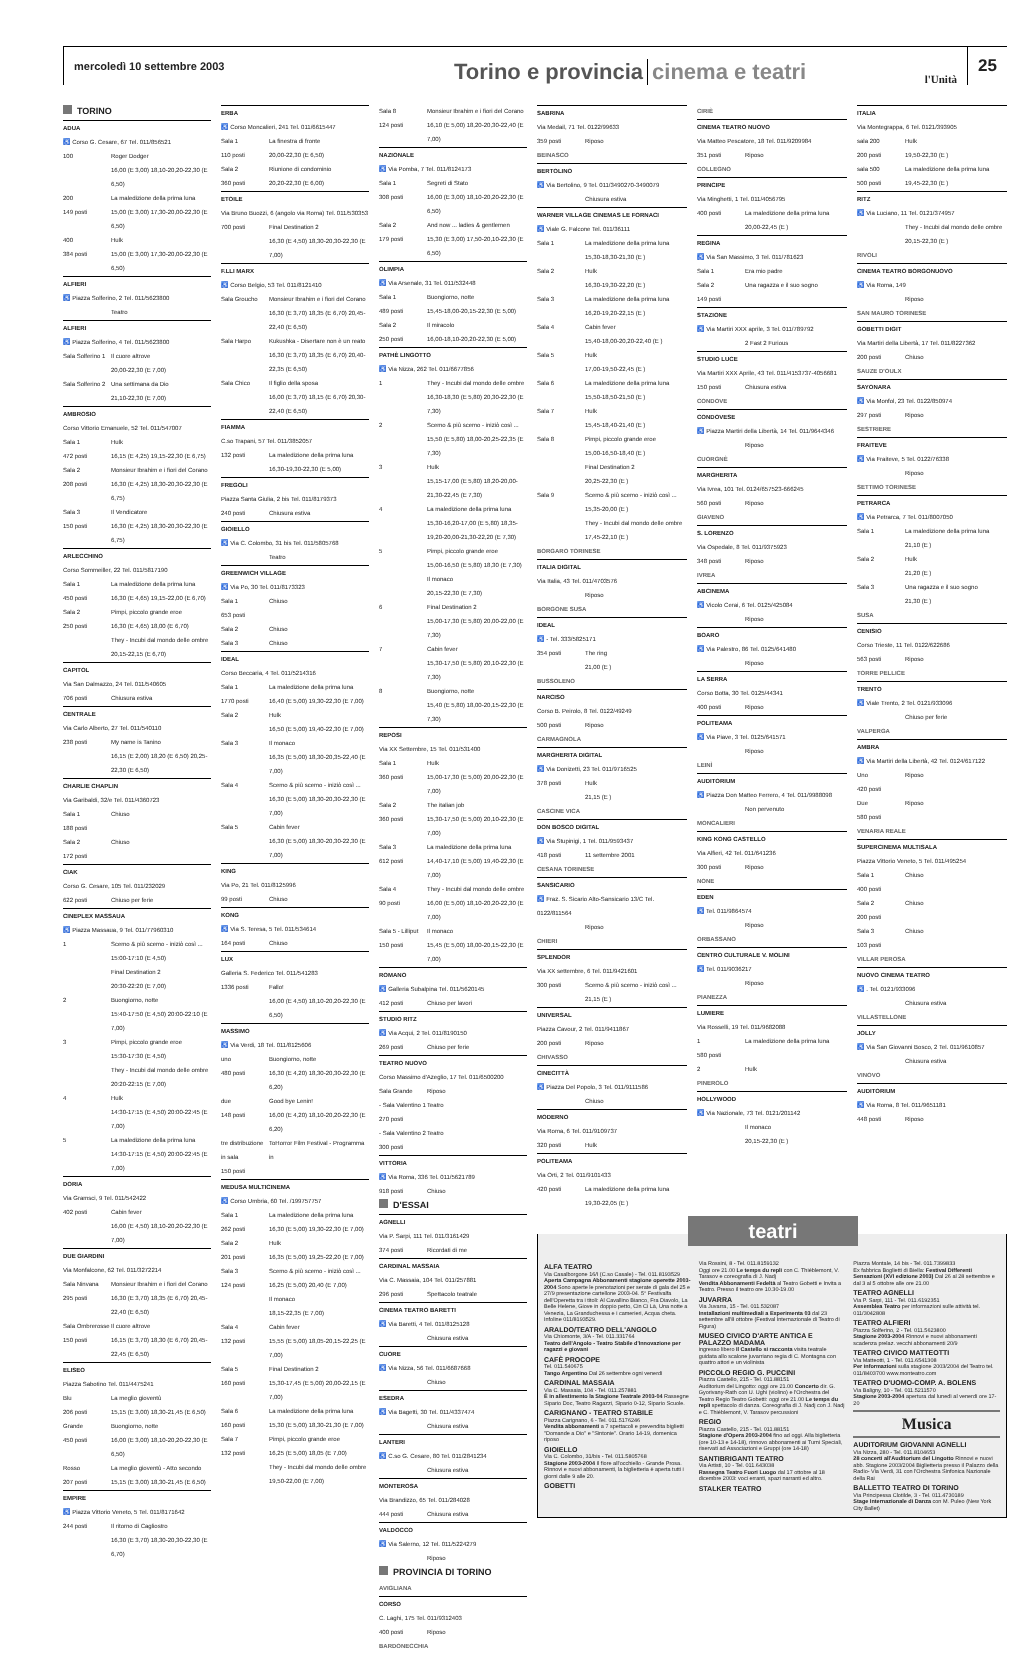mercoledì 10 settembre 2003
Torino e provincia
cinema e teatri
l'Unità
25
TORINO
ADUA
♿ Corso G. Cesare, 67 Tel. 011/856521
100 Roger Dodger
16,00 (E 3,00) 18,10-20,20-22,30 (E 6,50)
200 La maledizione della prima luna
149 posti 15,00 (E 3,00) 17,30-20,00-22,30 (E 6,50)
400 Hulk
384 posti 15,00 (E 3,00) 17,30-20,00-22,30 (E 6,50)
ALFIERI
♿ Piazza Solferino, 2 Tel. 011/5623800
Teatro
ALFIERI
♿ Piazza Solferino, 4 Tel. 011/5623800
Sala Solferino 1 Il cuore altrove
20,00-22,30 (E 7,00)
Sala Solferino 2 Una settimana da Dio
21,10-22,30 (E 7,00)
AMBROSIO
Corso Vittorio Emanuele, 52 Tel. 011/547007
Sala 1 Hulk
472 posti 16,15 (E 4,25) 19,15-22,30 (E 6,75)
Sala 2 Monsieur Ibrahim e i fiori del Corano
208 posti 16,30 (E 4,25) 18,30-20,30-22,30 (E 6,75)
Sala 3 Il Vendicatore
150 posti 16,30 (E 4,25) 18,30-20,30-22,30 (E 6,75)
ARLECCHINO
Corso Sommeiller, 22 Tel. 011/5817190
Sala 1 La maledizione della prima luna
450 posti 16,30 (E 4,65) 19,15-22,00 (E 6,70)
Sala 2 Pimpi, piccolo grande eroe
250 posti 16,30 (E 4,65) 18,00 (E 6,70)
They - Incubi dal mondo delle ombre
20,15-22,15 (E 6,70)
CAPITOL
Via San Dalmazzo, 24 Tel. 011/540605
706 posti Chiusura estiva
CENTRALE
Via Carlo Alberto, 27 Tel. 011/540110
238 posti My name is Tanino
16,15 (E 2,00) 18,20 (E 6,50) 20,25-22,30 (E 6,50)
CHARLIE CHAPLIN
Via Garibaldi, 32/e Tel. 011/4360723
Sala 1 Chiuso
188 posti
Sala 2 Chiuso
172 posti
CIAK
Corso G. Cesare, 105 Tel. 011/232029
622 posti Chiuso per ferie
CINEPLEX MASSAUA
♿ Piazza Massaua, 9 Tel. 011/77960310
1 Scemo & più scemo - iniziò così ...
15:00-17:10 (E 4,50)
Final Destination 2
20:30-22:20 (E 7,00)
2 Buongiorno, notte
15:40-17:50 (E 4,50) 20:00-22:10 (E 7,00)
3 Pimpi, piccolo grande eroe
15:30-17:30 (E 4,50)
They - Incubi dal mondo delle ombre
20:20-22:15 (E 7,00)
4 Hulk
14:30-17:15 (E 4,50) 20:00-22:45 (E 7,00)
5 La maledizione della prima luna
14:30-17:15 (E 4,50) 20:00-22:45 (E 7,00)
DORIA
Via Gramsci, 9 Tel. 011/542422
402 posti Cabin fever
16,00 (E 4,50) 18,10-20,20-22,30 (E 7,00)
DUE GIARDINI
Via Monfalcone, 62 Tel. 011/3272214
Sala Ninvana Monsieur Ibrahim e i fiori del Corano
295 posti 16,30 (E 3,70) 18,35 (E 6,70) 20,45-22,40 (E 6,50)
Sala Ombrerosse Il cuore altrove
150 posti 16,15 (E 3,70) 18,30 (E 6,70) 20,45-22,45 (E 6,50)
ELISEO
Piazza Sabotino Tel. 011/4475241
Blu La meglio gioventù
206 posti 15,15 (E 3,00) 18,30-21,45 (E 6,50)
Grande Buongiorno, notte
450 posti 16,00 (E 3,00) 18,10-20,20-22,30 (E 6,50)
Rosso La meglio gioventù - Atto secondo
207 posti 15,15 (E 3,00) 18,30-21,45 (E 6,50)
EMPIRE
♿ Piazza Vittorio Veneto, 5 Tel. 011/8171642
244 posti Il ritorno di Cagliostro
16,30 (E 3,70) 18,30-20,30-22,30 (E 6,70)
ERBA
♿ Corso Moncalieri, 241 Tel. 011/6615447
Sala 1 La finestra di fronte
110 posti 20,00-22,30 (E 6,50)
Sala 2 Riunione di condominio
360 posti 20,20-22,30 (E 6,00)
ETOILE
Via Bruno Buozzi, 6 (angolo via Roma) Tel. 011/530353
700 posti Final Destination 2
16,30 (E 4,50) 18,30-20,30-22,30 (E 7,00)
F.LLI MARX
♿ Corso Belgio, 53 Tel. 011/8121410
Sala Groucho Monsieur Ibrahim e i fiori del Corano
16,30 (E 3,70) 18,35 (E 6,70) 20,45-22,40 (E 6,50)
Sala Harpo Kukushka - Disertare non è un reato
16,30 (E 3,70) 18,35 (E 6,70) 20,40-22,35 (E 6,50)
Sala Chico Il figlio della sposa
16,00 (E 3,70) 18,15 (E 6,70) 20,30-22,40 (E 6,50)
FIAMMA
C.so Trapani, 57 Tel. 011/3852057
132 posti La maledizione della prima luna
16,30-19,30-22,30 (E 5,00)
FREGOLI
Piazza Santa Giulia, 2 bis Tel. 011/8179373
240 posti Chiusura estiva
GIOIELLO
♿ Via C. Colombo, 31 bis Tel. 011/5805768
Teatro
GREENWICH VILLAGE
♿ Via Po, 30 Tel. 011/8173323
Sala 1 Chiuso
653 posti
Sala 2 Chiuso
Sala 3 Chiuso
IDEAL
Corso Beccaria, 4 Tel. 011/5214316
Sala 1 La maledizione della prima luna
1770 posti 16,40 (E 5,00) 19,30-22,30 (E 7,00)
Sala 2 Hulk
16,50 (E 5,00) 19,40-22,30 (E 7,00)
Sala 3 Il monaco
16,35 (E 5,00) 18,30-20,35-22,40 (E 7,00)
Sala 4 Scemo & più scemo - iniziò così ...
16,30 (E 5,00) 18,30-20,30-22,30 (E 7,00)
Sala 5 Cabin fever
16,30 (E 5,00) 18,30-20,30-22,30 (E 7,00)
KING
Via Po, 21 Tel. 011/8125996
99 posti Chiuso
KONG
♿ Via S. Teresa, 5 Tel. 011/534614
164 posti Chiuso
LUX
Galleria S. Federico Tel. 011/541283
1336 posti Fallo!
16,00 (E 4,50) 18,10-20,20-22,30 (E 6,50)
MASSIMO
♿ Via Verdi, 18 Tel. 011/8125606
uno Buongiorno, notte
480 posti 16,30 (E 4,20) 18,30-20,30-22,30 (E 6,20)
due Good bye Lenin!
148 posti 16,00 (E 4,20) 18,10-20,20-22,30 (E 6,20)
tre distribuzione in sala ToHorror Film Festival - Programma in
150 posti
MEDUSA MULTICINEMA
♿ Corso Umbria, 60 Tel. /199757757
Sala 1 La maledizione della prima luna
262 posti 16,30 (E 5,00) 19,30-22,30 (E 7,00)
Sala 2 Hulk
201 posti 16,35 (E 5,00) 19,25-22,20 (E 7,00)
Sala 3 Scemo & più scemo - iniziò così ...
124 posti 16,25 (E 5,00) 20,40 (E 7,00)
Il monaco
18,15-22,35 (E 7,00)
Sala 4 Cabin fever
132 posti 15,55 (E 5,00) 18,05-20,15-22,25 (E 7,00)
Sala 5 Final Destination 2
160 posti 15,30-17,45 (E 5,00) 20,00-22,15 (E 7,00)
Sala 6 La maledizione della prima luna
160 posti 15,30 (E 5,00) 18,30-21,30 (E 7,00)
Sala 7 Pimpi, piccolo grande eroe
132 posti 16,25 (E 5,00) 18,05 (E 7,00)
They - Incubi dal mondo delle ombre
19,50-22,00 (E 7,00)
Sala 8 Monsieur Ibrahim e i fiori del Corano
124 posti 16,10 (E 5,00) 18,20-20,30-22,40 (E 7,00)
NAZIONALE
♿ Via Pomba, 7 Tel. 011/8124173
Sala 1 Segreti di Stato
308 posti 16,00 (E 3,00) 18,10-20,20-22,30 (E 6,50)
Sala 2 And now ... ladies & gentlemen
179 posti 15,30 (E 3,00) 17,50-20,10-22,30 (E 6,50)
OLIMPIA
♿ Via Arsenale, 31 Tel. 011/532448
Sala 1 Buongiorno, notte
489 posti 15,45-18,00-20,15-22,30 (E 5,00)
Sala 2 Il miracolo
250 posti 16,00-18,10-20,20-22,30 (E 5,00)
PATHÈ LINGOTTO
♿ Via Nizza, 262 Tel. 011/6677856
1 They - Incubi dal mondo delle ombre
16,30-18,30 (E 5,80) 20,30-22,30 (E 7,30)
2 Scemo & più scemo - iniziò così ...
15,50 (E 5,80) 18,00-20,25-22,35 (E 7,30)
3 Hulk
15,15-17,00 (E 5,80) 18,20-20,00-21,30-22,45 (E 7,30)
4 La maledizione della prima luna
15,30-16,20-17,00 (E 5,80) 18,35-19,20-20,00-21,30-22,20 (E 7,30)
5 Pimpi, piccolo grande eroe
15,00-16,50 (E 5,80) 18,30 (E 7,30)
Il monaco
20,15-22,30 (E 7,30)
6 Final Destination 2
15,00-17,30 (E 5,80) 20,00-22,00 (E 7,30)
7 Cabin fever
15,30-17,50 (E 5,80) 20,10-22,30 (E 7,30)
8 Buongiorno, notte
15,40 (E 5,80) 18,00-20,15-22,30 (E 7,30)
REPOSI
Via XX Settembre, 15 Tel. 011/531400
Sala 1 Hulk
360 posti 15,00-17,30 (E 5,00) 20,00-22,30 (E 7,00)
Sala 2 The italian job
360 posti 15,30-17,50 (E 5,00) 20,10-22,30 (E 7,00)
Sala 3 La maledizione della prima luna
612 posti 14,40-17,10 (E 5,00) 19,40-22,30 (E 7,00)
Sala 4 They - Incubi dal mondo delle ombre
90 posti 16,00 (E 5,00) 18,10-20,20-22,30 (E 7,00)
Sala 5 - Lilliput Il monaco
150 posti 15,45 (E 5,00) 18,00-20,15-22,30 (E 7,00)
ROMANO
♿ Galleria Subalpina Tel. 011/5620145
412 posti Chiuso per lavori
STUDIO RITZ
♿ Via Acqui, 2 Tel. 011/8190150
269 posti Chiuso per ferie
TEATRO NUOVO
Corso Massimo d'Azeglio, 17 Tel. 011/6500200
Sala Grande Riposo
- Sala Valentino 1 Teatro
270 posti
- Sala Valentino 2 Teatro
300 posti
VITTORIA
♿ Via Roma, 336 Tel. 011/5621789
918 posti Chiuso
D'ESSAI
AGNELLI
Via P. Sarpi, 111 Tel. 011/3161429
374 posti Ricordati di me
CARDINAL MASSAIA
Via C. Massaia, 104 Tel. 011/257881
296 posti Spettacolo teatrale
CINEMA TEATRO BARETTI
♿ Via Baretti, 4 Tel. 011/8125128
Chiusura estiva
CUORE
♿ Via Nizza, 56 Tel. 011/6687668
Chiuso
ESEDRA
♿ Via Bagetti, 30 Tel. 011/4337474
Chiusura estiva
LANTERI
♿ C.so G. Cesare, 80 Tel. 011/2841234
Chiusura estiva
MONTEROSA
Via Brandizzo, 65 Tel. 011/284028
444 posti Chiusura estiva
VALDOCCO
♿ Via Salerno, 12 Tel. 011/5224279
Riposo
PROVINCIA DI TORINO
AVIGLIANA
CORSO
C. Laghi, 175 Tel. 011/9312403
400 posti Riposo
BARDONECCHIA
SABRINA
Via Medail, 71 Tel. 0122/99633
359 posti Riposo
BEINASCO
BERTOLINO
♿ Via Bertolino, 9 Tel. 011/3490270-3490079
Chiusura estiva
WARNER VILLAGE CINEMAS LE FORNACI
♿ Viale G. Falcone Tel. 011/36111
Sala 1 La maledizione della prima luna
15,30-18,30-21,30 (E )
Sala 2 Hulk
16,30-19,30-22,20 (E )
Sala 3 La maledizione della prima luna
16,20-19,20-22,15 (E )
Sala 4 Cabin fever
15,40-18,00-20,20-22,40 (E )
Sala 5 Hulk
17,00-19,50-22,45 (E )
Sala 6 La maledizione della prima luna
15,50-18,50-21,50 (E )
Sala 7 Hulk
15,45-18,40-21,40 (E )
Sala 8 Pimpi, piccolo grande eroe
15,00-16,50-18,40 (E )
Final Destination 2
20,25-22,30 (E )
Sala 9 Scemo & più scemo - iniziò così ...
15,35-20,00 (E )
They - Incubi dal mondo delle ombre
17,45-22,10 (E )
BORGARO TORINESE
ITALIA DIGITAL
Via Italia, 43 Tel. 011/4703576
Riposo
BORGONE SUSA
IDEAL
♿ - Tel. 333/5825171
354 posti The ring
21,00 (E )
BUSSOLENO
NARCISO
Corso B. Peirolo, 8 Tel. 0122/49249
500 posti Riposo
CARMAGNOLA
MARGHERITA DIGITAL
♿ Via Donizetti, 23 Tel. 011/9716525
378 posti Hulk
21,15 (E )
CASCINE VICA
DON BOSCO DIGITAL
♿ Via Stupinigi, 1 Tel. 011/9593437
418 posti 11 settembre 2001
CESANA TORINESE
SANSICARIO
♿ Fraz. S. Sicario Alto-Sansicario 13/C Tel. 0122/811564
Riposo
CHIERI
SPLENDOR
Via XX settembre, 6 Tel. 011/9421601
300 posti Scemo & più scemo - iniziò così ...
21,15 (E )
UNIVERSAL
Piazza Cavour, 2 Tel. 011/9411867
200 posti Riposo
CHIVASSO
CINECITTÀ
♿ Piazza Del Popolo, 3 Tel. 011/9111586
Chiuso
MODERNO
Via Roma, 6 Tel. 011/9109737
320 posti Hulk
POLITEAMA
Via Orti, 2 Tel. 011/9101433
420 posti La maledizione della prima luna
19,30-22,05 (E )
CIRIÈ
CINEMA TEATRO NUOVO
Via Matteo Pescatore, 18 Tel. 011/9209984
351 posti Riposo
COLLEGNO
PRINCIPE
Via Minghetti, 1 Tel. 011/4056795
400 posti La maledizione della prima luna
20,00-22,45 (E )
REGINA
♿ Via San Massimo, 3 Tel. 011/781623
Sala 1 Era mio padre
Sala 2 Una ragazza e il suo sogno
149 posti
STAZIONE
♿ Via Martiri XXX aprile, 3 Tel. 011/789792
2 Fast 2 Furious
STUDIO LUCE
Via Martiri XXX Aprile, 43 Tel. 011/4153737-4056681
150 posti Chiusura estiva
CONDOVE
CONDOVESE
♿ Piazza Martiri della Libertà, 14 Tel. 011/9644346
Riposo
CUORGNÈ
MARGHERITA
Via Ivrea, 101 Tel. 0124/657523-666245
560 posti Riposo
GIAVENO
S. LORENZO
Via Ospedale, 8 Tel. 011/9375923
348 posti Riposo
IVREA
ABCINEMA
♿ Vicolo Cerai, 6 Tel. 0125/425084
Riposo
BOARO
♿ Via Palestro, 86 Tel. 0125/641480
Riposo
LA SERRA
Corso Botta, 30 Tel. 0125/44341
400 posti Riposo
POLITEAMA
♿ Via Piave, 3 Tel. 0125/641571
Riposo
LEINÌ
AUDITORIUM
♿ Piazza Don Matteo Ferrero, 4 Tel. 011/9988098
Non pervenuto
MONCALIERI
KING KONG CASTELLO
Via Alfieri, 42 Tel. 011/641236
300 posti Riposo
NONE
EDEN
♿ Tel. 011/9864574
Riposo
ORBASSANO
CENTRO CULTURALE V. MOLINI
♿ Tel. 011/9036217
Riposo
PIANEZZA
LUMIERE
Via Rosselli, 19 Tel. 011/9682088
1 La maledizione della prima luna
580 posti
2 Hulk
PINEROLO
HOLLYWOOD
♿ Via Nazionale, 73 Tel. 0121/201142
Il monaco
20,15-22,30 (E )
ITALIA
Via Montegrappa, 6 Tel. 0121/393905
sala 200 Hulk
200 posti 19,50-22,30 (E )
sala 500 La maledizione della prima luna
500 posti 19,45-22,30 (E )
RITZ
♿ Via Luciano, 11 Tel. 0121/374957
They - Incubi dal mondo delle ombre
20,15-22,30 (E )
RIVOLI
CINEMA TEATRO BORGONUOVO
♿ Via Roma, 149
Riposo
SAN MAURO TORINESE
GOBETTI DIGIT
Via Martiri della Libertà, 17 Tel. 011/8227362
200 posti Chiuso
SAUZE D'OULX
SAYONARA
♿ Via Monfol, 23 Tel. 0122/850974
297 posti Riposo
SESTRIERE
FRAITEVE
♿ Via Fraiteve, 5 Tel. 0122/76338
Riposo
SETTIMO TORINESE
PETRARCA
♿ Via Petrarca, 7 Tel. 011/8007050
Sala 1 La maledizione della prima luna
21,10 (E )
Sala 2 Hulk
21,20 (E )
Sala 3 Una ragazza e il suo sogno
21,30 (E )
SUSA
CENISIO
Corso Trieste, 11 Tel. 0122/622686
563 posti Riposo
TORRE PELLICE
TRENTO
♿ Viale Trento, 2 Tel. 0121/933096
Chiuso per ferie
VALPERGA
AMBRA
♿ Via Martiri della Libertà, 42 Tel. 0124/617122
Uno Riposo
420 posti
Due Riposo
580 posti
VENARIA REALE
SUPERCINEMA MULTISALA
Piazza Vittorio Veneto, 5 Tel. 011/495254
Sala 1 Chiuso
400 posti
Sala 2 Chiuso
200 posti
Sala 3 Chiuso
103 posti
VILLAR PEROSA
NUOVO CINEMA TEATRO
♿ . Tel. 0121/933096
Chiusura estiva
VILLASTELLONE
JOLLY
♿ Via San Giovanni Bosco, 2 Tel. 011/9610857
Chiusura estiva
VINOVO
AUDITORIUM
♿ Via Roma, 8 Tel. 011/9651181
448 posti Riposo
teatri
ALFA TEATRO
Via Casalborgone 16/I (C.so Casale) - Tel. 011.8193529
Aperta Campagna Abbonamenti stagione operette 2003-2004 Sono aperte le prenotazioni per serate di gala del 25 e 27/9 presentazione cartellone 2003-04. 5° Festivalfa dell'Operetta tra i titoli: Al Cavallino Bianco, Fra Diavolo, La Belle Helene, Giove in doppio petto, Cin Ci Là, Una notte a Venezia, La Granduchessa e i camerieri, Acqua cheta. Infoline 011/8193529.
ARALDO/TEATRO DELL'ANGOLO
Via Chiomonte, 3/A - Tel. 011.331764
Teatro dell'Angolo - Teatro Stabile d'Innovazione per ragazzi e giovani
CAFÈ PROCOPE
Tel. 011.540675
Tango Argentino Dal 26 settembre ogni venerdì
CARDINAL MASSAIA
Via C. Massaia, 104 - Tel. 011.257881
È in allestimento la Stagione Teatrale 2003-04 Rassegne Sipario Doc, Teatro Ragazzi, Sipario 0-12, Sipario Scuole.
CARIGNANO - TEATRO STABILE
Piazza Carignano, 6 - Tel. 011.5176246
Vendita abbonamenti a 7 spettacoli e prevendita biglietti "Domande a Dio" e "Sintonie". Orario 14-19, domenica riposo
GIOIELLO
Via C. Colombo, 31/bis - Tel. 011.5805768
Stagione 2003-2004 Il fiore all'occhiello - Grande Prosa. Rinnovi e nuovi abbonamenti, la biglietteria è aperta tutti i giorni dalle 9 alle 20.
GOBETTI
Via Rossini, 8 - Tel. 011.8159132
Oggi ore 21.00 Le temps du repli con C. Thiéblemont, V. Tarasov e coreografia di J. Nadj
Vendita Abbonamenti Fedeltà al Teatro Gobetti e Invita a Teatro. Presso il teatro ore 10.30-19.00
JUVARRA
Via Juvarra, 15 - Tel. 011.532087
Installazioni multimediali a Experimenta 03 dal 23 settembre all'8 ottobre (Festival Internazionale di Teatro di Figura)
MUSEO CIVICO D'ARTE ANTICA E PALAZZO MADAMA
ingresso libero Il Castello si racconta visita teatrale guidata allo scalone juvarriano regia di C. Montagna con quattro attori e un violinista
PICCOLO REGIO G. PUCCINI
Piazza Castello, 215 - Tel. 011.88151
Auditorium del Lingotto: oggi ore 21.00 Concerto dir. G. Gyorivany-Rath con U. Ughi (violino) e l'Orchestra del Teatro Regio Teatro Gobetti: oggi ore 21.00 Le temps du repli spettacolo di danza. Coreografia di J. Nadj con J. Nadj e C. Thiéblemont, V. Tarasov percussioni
REGIO
Piazza Castello, 215 - Tel. 011.88151
Stagione d'Opera 2003-2004 fino ad oggi. Alla biglietteria (ore 10-13 e 14-18), rinnovo abbonamenti ai Turni Speciali, riservati ad Associazioni e Gruppi (ore 14-18)
SANTIBRIGANTI TEATRO
Via Artisti, 10 - Tel. 011.643038
Rassegna Teatro Fuori Luogo dal 17 ottobre al 18 dicembre 2003: voci erranti, spazi narranti ed altro.
STALKER TEATRO
Piazza Montale, 14 bis - Tel. 011.7399833
Ex fabbrica Boglietti di Biella: Festival Differenti Sensazioni (XVI edizione 2003) Dal 26 al 28 settembre e dal 3 al 5 ottobre alle ore 21.00
TEATRO AGNELLI
Via P. Sarpi, 111 - Tel. 011.6192351
Assemblea Teatro per informazioni sulle attività tel. 011/3042808
TEATRO ALFIERI
Piazza Solferino, 2 - Tel. 011.5623800
Stagione 2003-2004 Rinnovi e nuovi abbonamenti scadenza prelaz. vecchi abbonamenti 20/9
TEATRO CIVICO MATTEOTTI
Via Matteotti, 1 - Tel. 011.6541308
Per informazioni sulla stagione 2003/2004 del Teatro tel. 011/8403700 www.monteatro.com
TEATRO D'UOMO-COMP. A. BOLENS
Via Baligny, 10 - Tel. 011.5211570
Stagione 2003-2004 apertura dal lunedì al venerdì ore 17-20
Musica
AUDITORIUM GIOVANNI AGNELLI
Via Nizza, 280 - Tel. 011.8104653
28 concerti all'Auditorium del Lingotto Rinnovi e nuovi abb. Stagione 2003/2004 Biglietteria presso il Palazzo della Radio- Via Verdi, 31 con l'Orchestra Sinfonica Nazionale della Rai
BALLETTO TEATRO DI TORINO
Via Principessa Clotilde, 3 - Tel. 011.4730189
Stage Internazionale di Danza con M. Puleo (New York City Ballet)